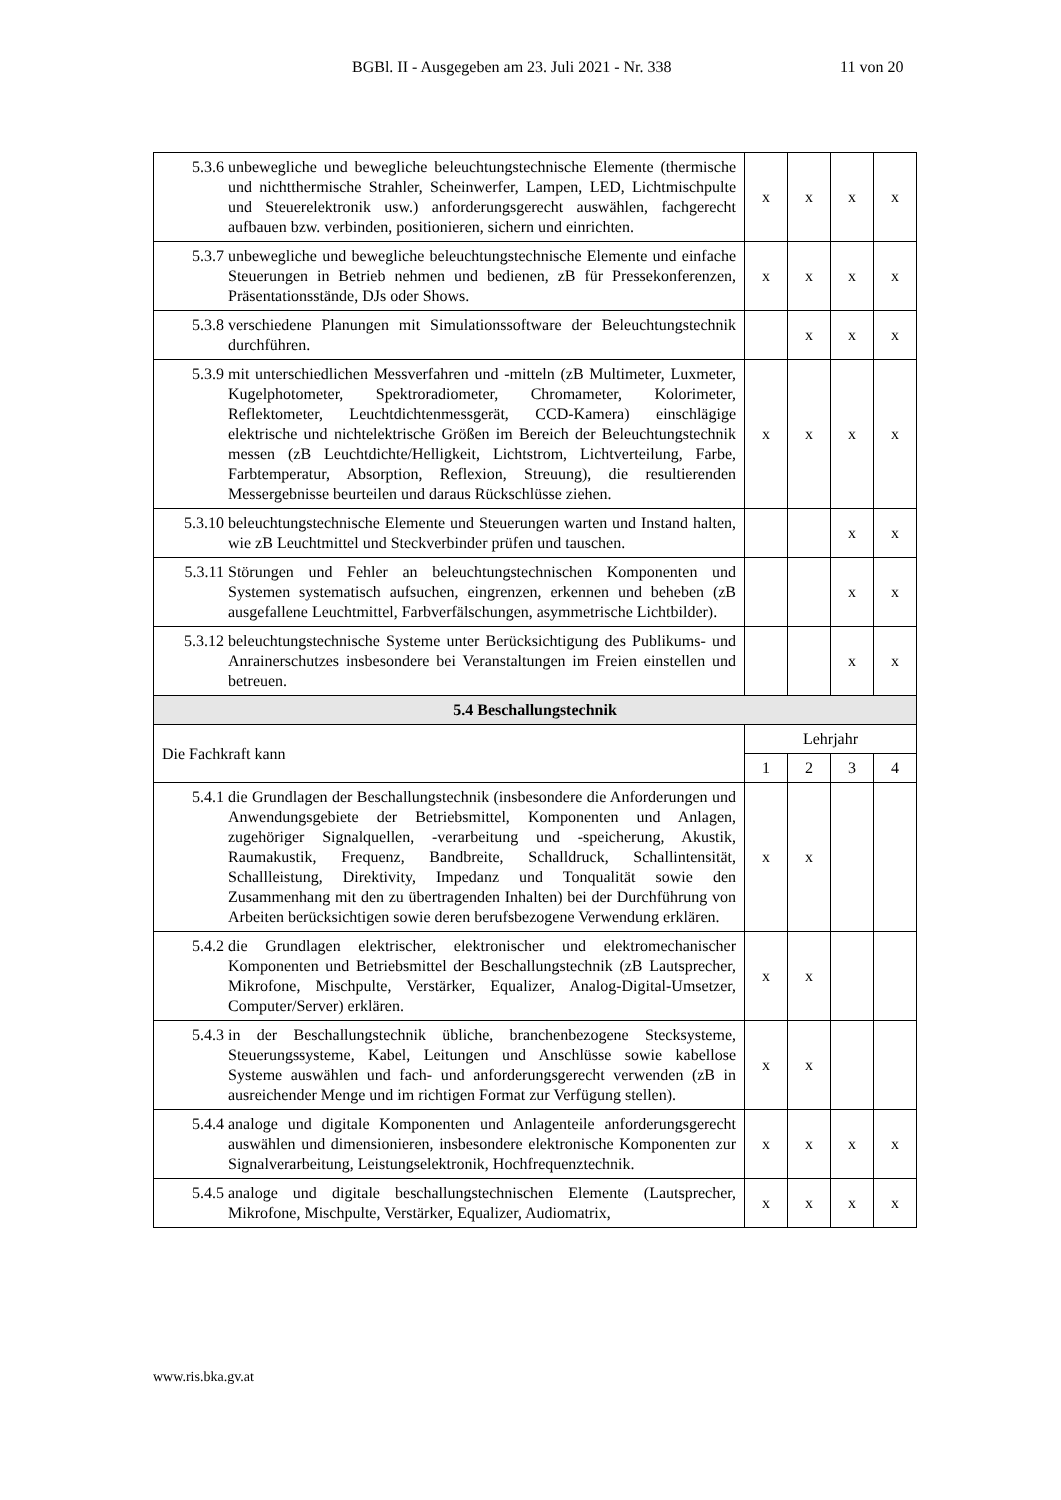BGBl. II - Ausgegeben am 23. Juli 2021 - Nr. 338 11 von 20
| 5.3.6 unbewegliche und bewegliche beleuchtungstechnische Elemente (thermische und nichtthermische Strahler, Scheinwerfer, Lampen, LED, Lichtmischpulte und Steuerelektronik usw.) anforderungsgerecht auswählen, fachgerecht aufbauen bzw. verbinden, positionieren, sichern und einrichten. | x | x | x | x |
| 5.3.7 unbewegliche und bewegliche beleuchtungstechnische Elemente und einfache Steuerungen in Betrieb nehmen und bedienen, zB für Pressekonferenzen, Präsentationsstände, DJs oder Shows. | x | x | x | x |
| 5.3.8 verschiedene Planungen mit Simulationssoftware der Beleuchtungstechnik durchführen. | | x | x | x |
| 5.3.9 mit unterschiedlichen Messverfahren und -mitteln (zB Multimeter, Luxmeter, Kugelphotometer, Spektroradiometer, Chromameter, Kolorimeter, Reflektometer, Leuchtdichtenmessgerät, CCD-Kamera) einschlägige elektrische und nichtelektrische Größen im Bereich der Beleuchtungstechnik messen (zB Leuchtdichte/Helligkeit, Lichtstrom, Lichtverteilung, Farbe, Farbtemperatur, Absorption, Reflexion, Streuung), die resultierenden Messergebnisse beurteilen und daraus Rückschlüsse ziehen. | x | x | x | x |
| 5.3.10 beleuchtungstechnische Elemente und Steuerungen warten und Instand halten, wie zB Leuchtmittel und Steckverbinder prüfen und tauschen. | | | x | x |
| 5.3.11 Störungen und Fehler an beleuchtungstechnischen Komponenten und Systemen systematisch aufsuchen, eingrenzen, erkennen und beheben (zB ausgefallene Leuchtmittel, Farbverfälschungen, asymmetrische Lichtbilder). | | | x | x |
| 5.3.12 beleuchtungstechnische Systeme unter Berücksichtigung des Publikums- und Anrainerschutzes insbesondere bei Veranstaltungen im Freien einstellen und betreuen. | | | x | x |
| 5.4 Beschallungstechnik | | | | |
| Die Fachkraft kann | Lehrjahr | | | |
| | 1 | 2 | 3 | 4 |
| 5.4.1 die Grundlagen der Beschallungstechnik (insbesondere die Anforderungen und Anwendungsgebiete der Betriebsmittel, Komponenten und Anlagen, zugehöriger Signalquellen, -verarbeitung und -speicherung, Akustik, Raumakustik, Frequenz, Bandbreite, Schalldruck, Schallintensität, Schallleistung, Direktivity, Impedanz und Tonqualität sowie den Zusammenhang mit den zu übertragenden Inhalten) bei der Durchführung von Arbeiten berücksichtigen sowie deren berufsbezogene Verwendung erklären. | x | x | | |
| 5.4.2 die Grundlagen elektrischer, elektronischer und elektromechanischer Komponenten und Betriebsmittel der Beschallungstechnik (zB Lautsprecher, Mikrofone, Mischpulte, Verstärker, Equalizer, Analog-Digital-Umsetzer, Computer/Server) erklären. | x | x | | |
| 5.4.3 in der Beschallungstechnik übliche, branchenbezogene Stecksysteme, Steuerungssysteme, Kabel, Leitungen und Anschlüsse sowie kabellose Systeme auswählen und fach- und anforderungsgerecht verwenden (zB in ausreichender Menge und im richtigen Format zur Verfügung stellen). | x | x | | |
| 5.4.4 analoge und digitale Komponenten und Anlagenteile anforderungsgerecht auswählen und dimensionieren, insbesondere elektronische Komponenten zur Signalverarbeitung, Leistungselektronik, Hochfrequenztechnik. | x | x | x | x |
| 5.4.5 analoge und digitale beschallungstechnischen Elemente (Lautsprecher, Mikrofone, Mischpulte, Verstärker, Equalizer, Audiomatrix, | x | x | x | x |
www.ris.bka.gv.at